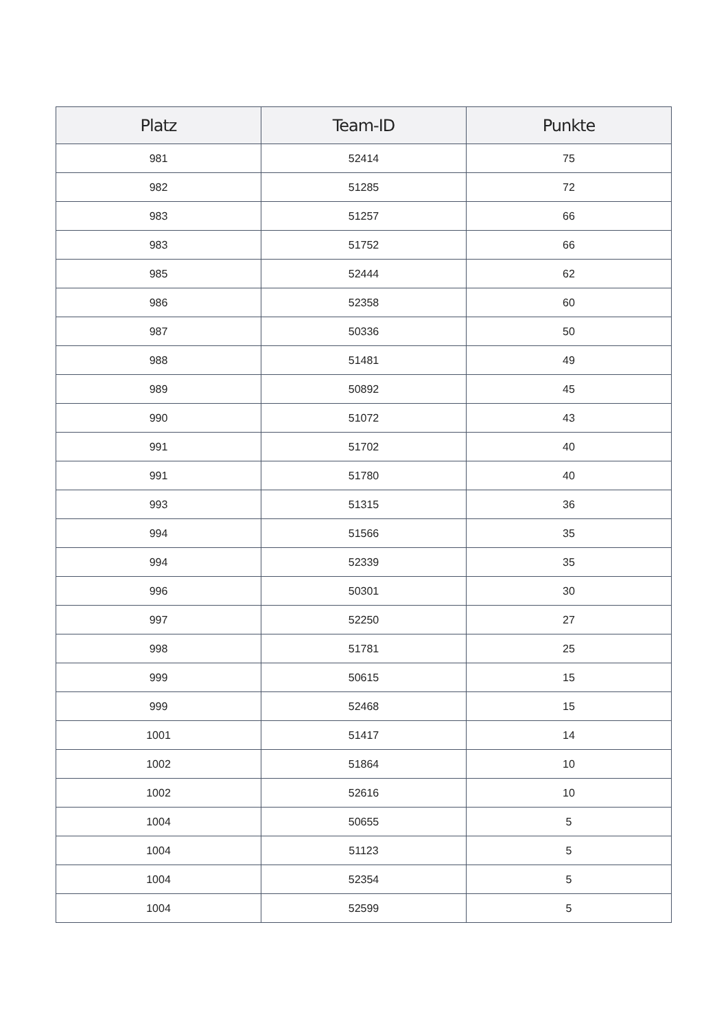| Platz | Team-ID | Punkte |
| --- | --- | --- |
| 981 | 52414 | 75 |
| 982 | 51285 | 72 |
| 983 | 51257 | 66 |
| 983 | 51752 | 66 |
| 985 | 52444 | 62 |
| 986 | 52358 | 60 |
| 987 | 50336 | 50 |
| 988 | 51481 | 49 |
| 989 | 50892 | 45 |
| 990 | 51072 | 43 |
| 991 | 51702 | 40 |
| 991 | 51780 | 40 |
| 993 | 51315 | 36 |
| 994 | 51566 | 35 |
| 994 | 52339 | 35 |
| 996 | 50301 | 30 |
| 997 | 52250 | 27 |
| 998 | 51781 | 25 |
| 999 | 50615 | 15 |
| 999 | 52468 | 15 |
| 1001 | 51417 | 14 |
| 1002 | 51864 | 10 |
| 1002 | 52616 | 10 |
| 1004 | 50655 | 5 |
| 1004 | 51123 | 5 |
| 1004 | 52354 | 5 |
| 1004 | 52599 | 5 |